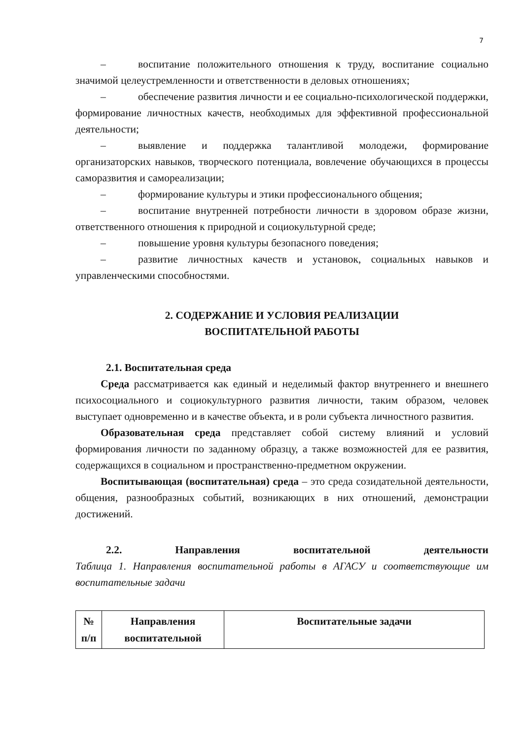7
– воспитание положительного отношения к труду, воспитание социально значимой целеустремленности и ответственности в деловых отношениях;
– обеспечение развития личности и ее социально-психологической поддержки, формирование личностных качеств, необходимых для эффективной профессиональной деятельности;
– выявление и поддержка талантливой молодежи, формирование организаторских навыков, творческого потенциала, вовлечение обучающихся в процессы саморазвития и самореализации;
– формирование культуры и этики профессионального общения;
– воспитание внутренней потребности личности в здоровом образе жизни, ответственного отношения к природной и социокультурной среде;
– повышение уровня культуры безопасного поведения;
– развитие личностных качеств и установок, социальных навыков и управленческими способностями.
2. СОДЕРЖАНИЕ И УСЛОВИЯ РЕАЛИЗАЦИИ
ВОСПИТАТЕЛЬНОЙ РАБОТЫ
2.1. Воспитательная среда
Среда рассматривается как единый и неделимый фактор внутреннего и внешнего психосоциального и социокультурного развития личности, таким образом, человек выступает одновременно и в качестве объекта, и в роли субъекта личностного развития.
Образовательная среда представляет собой систему влияний и условий формирования личности по заданному образцу, а также возможностей для ее развития, содержащихся в социальном и пространственно-предметном окружении.
Воспитывающая (воспитательная) среда – это среда созидательной деятельности, общения, разнообразных событий, возникающих в них отношений, демонстрации достижений.
2.2. Направления воспитательной деятельности
Таблица 1. Направления воспитательной работы в АГАСУ и соответствующие им воспитательные задачи
| № п/п | Направления воспитательной | Воспитательные задачи |